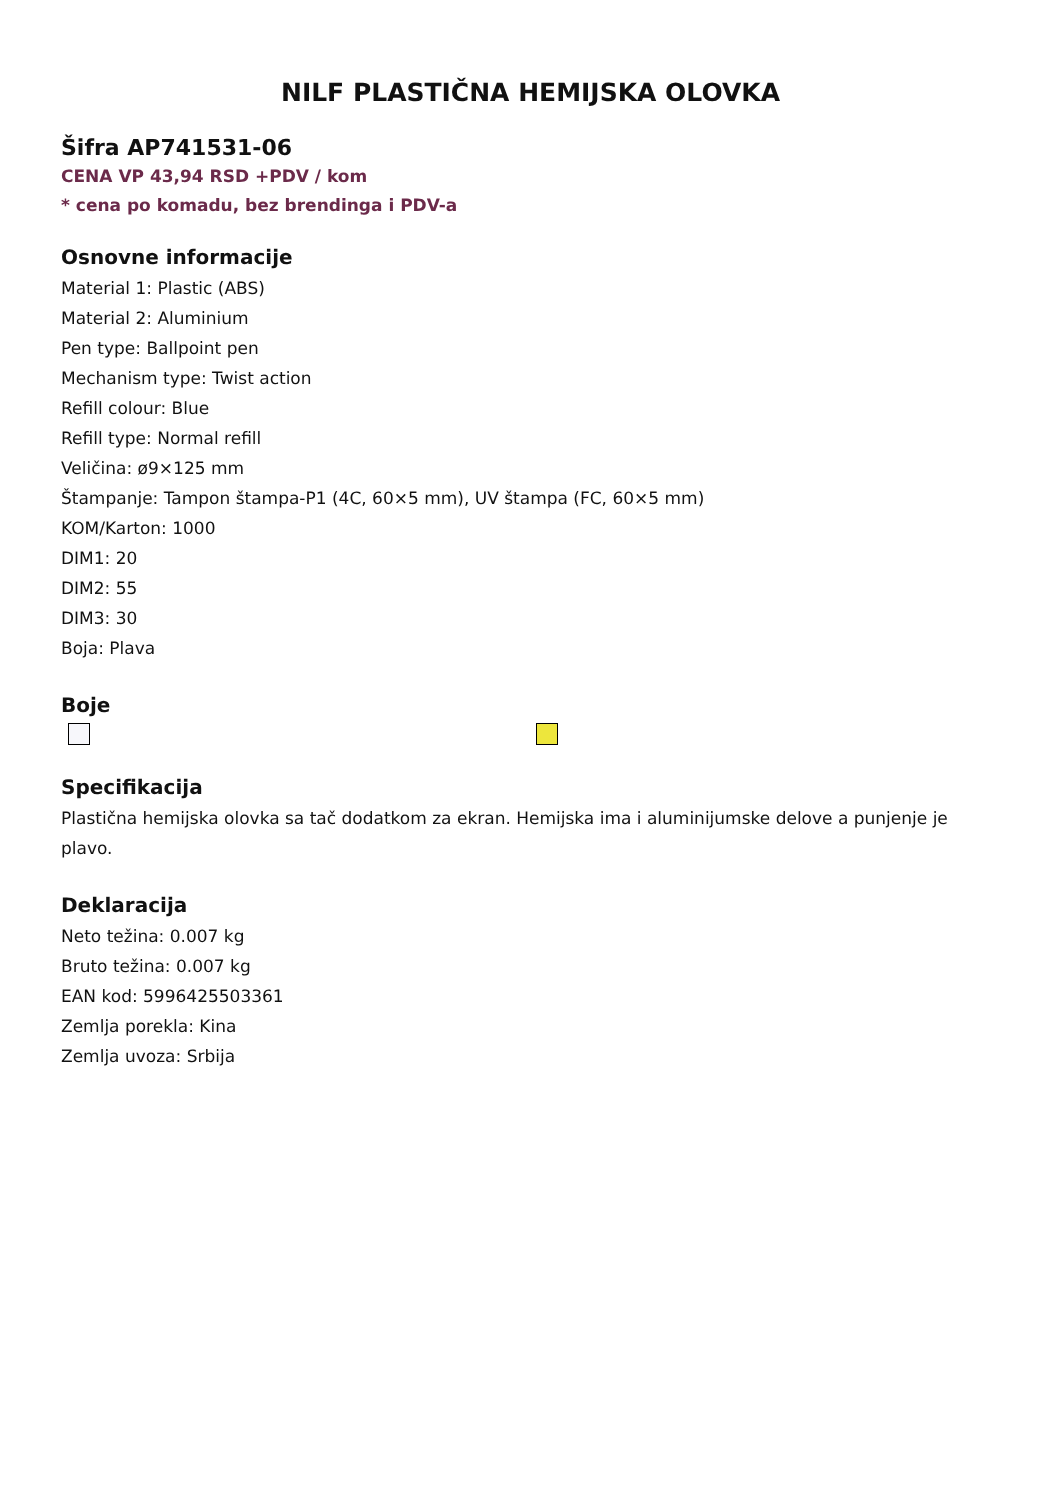NILF PLASTIČNA HEMIJSKA OLOVKA
Šifra AP741531-06
CENA VP 43,94 RSD +PDV / kom
* cena po komadu, bez brendinga i PDV-a
Osnovne informacije
Material 1: Plastic (ABS)
Material 2: Aluminium
Pen type: Ballpoint pen
Mechanism type: Twist action
Refill colour: Blue
Refill type: Normal refill
Veličina: ø9×125 mm
Štampanje: Tampon štampa-P1 (4C, 60×5 mm), UV štampa (FC, 60×5 mm)
KOM/Karton: 1000
DIM1: 20
DIM2: 55
DIM3: 30
Boja: Plava
Boje
Specifikacija
Plastična hemijska olovka sa tač dodatkom za ekran. Hemijska ima i aluminijumske delove a punjenje je plavo.
Deklaracija
Neto težina: 0.007 kg
Bruto težina: 0.007 kg
EAN kod: 5996425503361
Zemlja porekla: Kina
Zemlja uvoza: Srbija